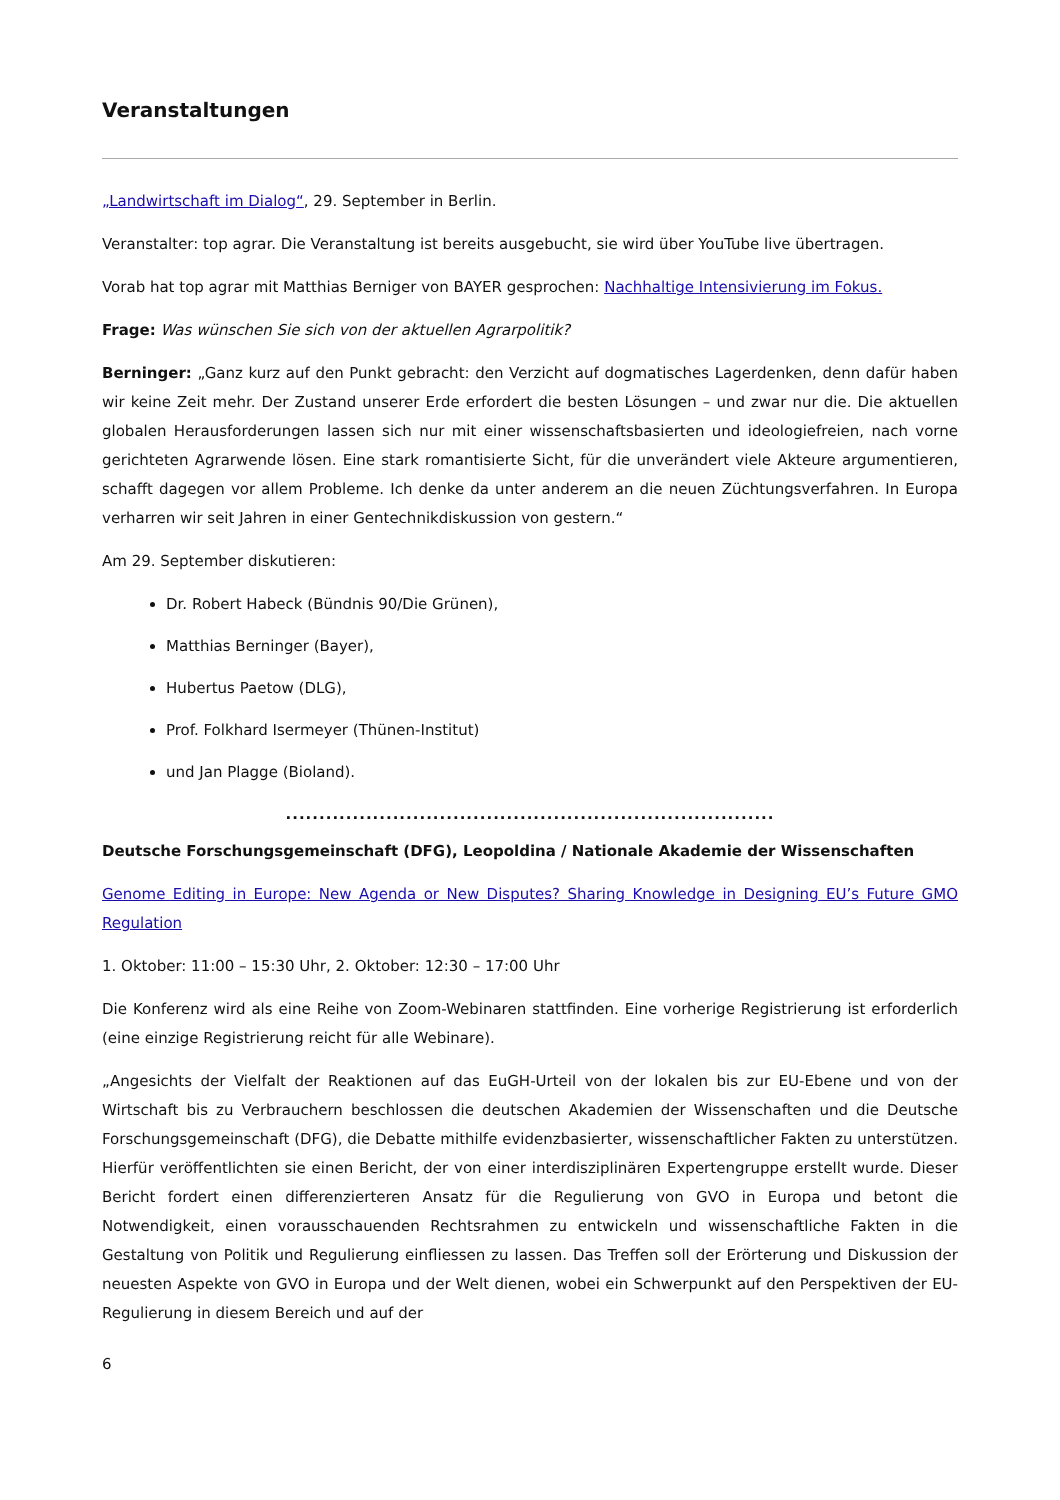Veranstaltungen
„Landwirtschaft im Dialog“, 29. September in Berlin.
Veranstalter: top agrar. Die Veranstaltung ist bereits ausgebucht, sie wird über YouTube live übertragen.
Vorab hat top agrar mit Matthias Berniger von BAYER gesprochen: Nachhaltige Intensivierung im Fokus.
Frage: Was wünschen Sie sich von der aktuellen Agrarpolitik?
Berninger: „Ganz kurz auf den Punkt gebracht: den Verzicht auf dogmatisches Lagerdenken, denn dafür haben wir keine Zeit mehr. Der Zustand unserer Erde erfordert die besten Lösungen – und zwar nur die. Die aktuellen globalen Herausforderungen lassen sich nur mit einer wissenschaftsbasierten und ideologiefreien, nach vorne gerichteten Agrarwende lösen. Eine stark romantisierte Sicht, für die unverändert viele Akteure argumentieren, schafft dagegen vor allem Probleme. Ich denke da unter anderem an die neuen Züchtungsverfahren. In Europa verharren wir seit Jahren in einer Gentechnikdiskussion von gestern.“
Am 29. September diskutieren:
Dr. Robert Habeck (Bündnis 90/Die Grünen),
Matthias Berninger (Bayer),
Hubertus Paetow (DLG),
Prof. Folkhard Isermeyer (Thünen-Institut)
und Jan Plagge (Bioland).
.........................................................................
Deutsche Forschungsgemeinschaft (DFG), Leopoldina / Nationale Akademie der Wissenschaften
Genome Editing in Europe: New Agenda or New Disputes? Sharing Knowledge in Designing EU’s Future GMO Regulation
1. Oktober: 11:00 – 15:30 Uhr, 2. Oktober: 12:30 – 17:00 Uhr
Die Konferenz wird als eine Reihe von Zoom-Webinaren stattfinden. Eine vorherige Registrierung ist erforderlich (eine einzige Registrierung reicht für alle Webinare).
„Angesichts der Vielfalt der Reaktionen auf das EuGH-Urteil von der lokalen bis zur EU-Ebene und von der Wirtschaft bis zu Verbrauchern beschlossen die deutschen Akademien der Wissenschaften und die Deutsche Forschungsgemeinschaft (DFG), die Debatte mithilfe evidenzbasierter, wissenschaftlicher Fakten zu unterstützen. Hierfür veröffentlichten sie einen Bericht, der von einer interdisziplinären Expertengruppe erstellt wurde. Dieser Bericht fordert einen differenzierteren Ansatz für die Regulierung von GVO in Europa und betont die Notwendigkeit, einen vorausschauenden Rechtsrahmen zu entwickeln und wissenschaftliche Fakten in die Gestaltung von Politik und Regulierung einfliessen zu lassen. Das Treffen soll der Erörterung und Diskussion der neuesten Aspekte von GVO in Europa und der Welt dienen, wobei ein Schwerpunkt auf den Perspektiven der EU-Regulierung in diesem Bereich und auf der
6